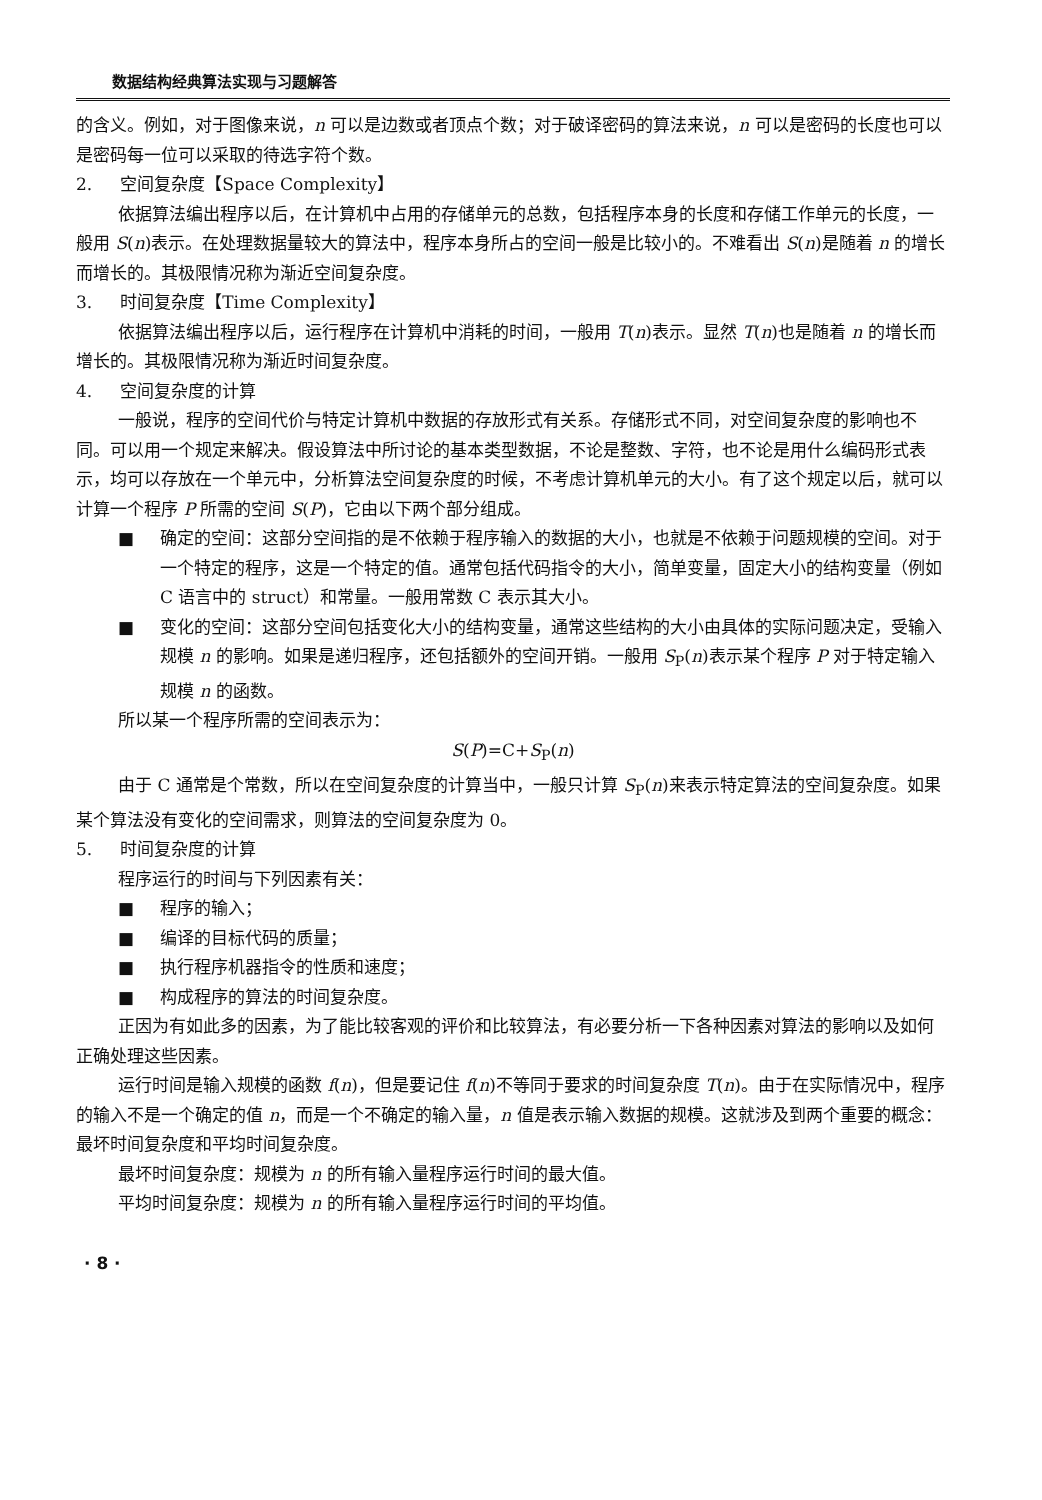数据结构经典算法实现与习题解答
的含义。例如，对于图像来说，n 可以是边数或者顶点个数；对于破译密码的算法来说，n 可以是密码的长度也可以是密码每一位可以采取的待选字符个数。
2. 空间复杂度【Space Complexity】
依据算法编出程序以后，在计算机中占用的存储单元的总数，包括程序本身的长度和存储工作单元的长度，一般用 S(n)表示。在处理数据量较大的算法中，程序本身所占的空间一般是比较小的。不难看出 S(n)是随着 n 的增长而增长的。其极限情况称为渐近空间复杂度。
3. 时间复杂度【Time Complexity】
依据算法编出程序以后，运行程序在计算机中消耗的时间，一般用 T(n)表示。显然 T(n)也是随着 n 的增长而增长的。其极限情况称为渐近时间复杂度。
4. 空间复杂度的计算
一般说，程序的空间代价与特定计算机中数据的存放形式有关系。存储形式不同，对空间复杂度的影响也不同。可以用一个规定来解决。假设算法中所讨论的基本类型数据，不论是整数、字符，也不论是用什么编码形式表示，均可以存放在一个单元中，分析算法空间复杂度的时候，不考虑计算机单元的大小。有了这个规定以后，就可以计算一个程序 P 所需的空间 S(P)，它由以下两个部分组成。
■ 确定的空间：这部分空间指的是不依赖于程序输入的数据的大小，也就是不依赖于问题规模的空间。对于一个特定的程序，这是一个特定的值。通常包括代码指令的大小，简单变量，固定大小的结构变量（例如 C 语言中的 struct）和常量。一般用常数 C 表示其大小。
■ 变化的空间：这部分空间包括变化大小的结构变量，通常这些结构的大小由具体的实际问题决定，受输入规模 n 的影响。如果是递归程序，还包括额外的空间开销。一般用 S<sub>P</sub>(n)表示某个程序 P 对于特定输入规模 n 的函数。
所以某一个程序所需的空间表示为：
S(P)=C+S<sub>P</sub>(n)
由于 C 通常是个常数，所以在空间复杂度的计算当中，一般只计算 S<sub>P</sub>(n)来表示特定算法的空间复杂度。如果某个算法没有变化的空间需求，则算法的空间复杂度为 0。
5. 时间复杂度的计算
程序运行的时间与下列因素有关：
■ 程序的输入；
■ 编译的目标代码的质量；
■ 执行程序机器指令的性质和速度；
■ 构成程序的算法的时间复杂度。
正因为有如此多的因素，为了能比较客观的评价和比较算法，有必要分析一下各种因素对算法的影响以及如何正确处理这些因素。
运行时间是输入规模的函数 f(n)，但是要记住 f(n)不等同于要求的时间复杂度 T(n)。由于在实际情况中，程序的输入不是一个确定的值 n，而是一个不确定的输入量，n 值是表示输入数据的规模。这就涉及到两个重要的概念：最坏时间复杂度和平均时间复杂度。
最坏时间复杂度：规模为 n 的所有输入量程序运行时间的最大值。
平均时间复杂度：规模为 n 的所有输入量程序运行时间的平均值。
· 8 ·